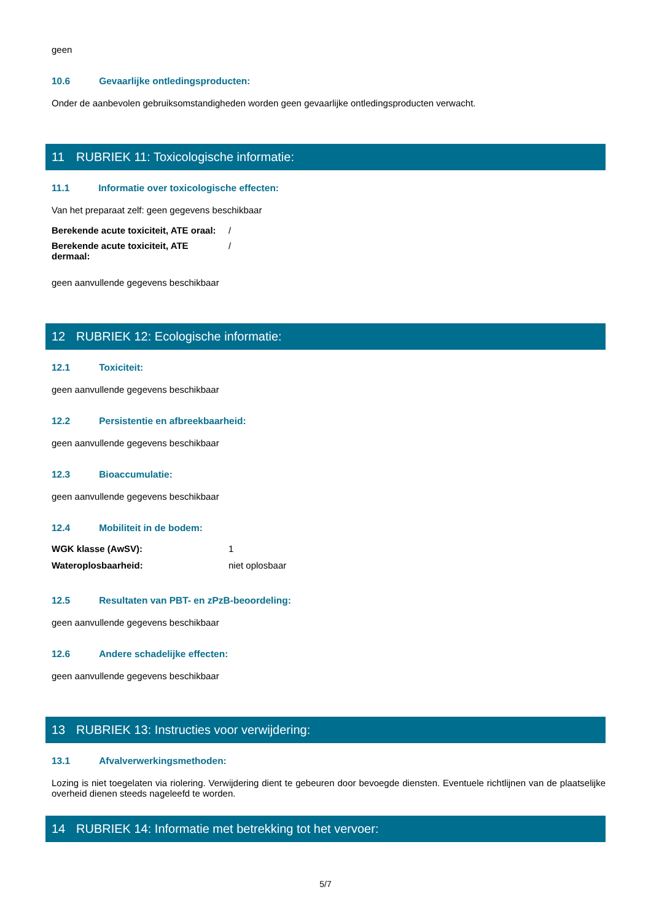geen
10.6 Gevaarlijke ontledingsproducten:
Onder de aanbevolen gebruiksomstandigheden worden geen gevaarlijke ontledingsproducten verwacht.
11 RUBRIEK 11: Toxicologische informatie:
11.1 Informatie over toxicologische effecten:
Van het preparaat zelf: geen gegevens beschikbaar
| Berekende acute toxiciteit, ATE oraal: | / |
| Berekende acute toxiciteit, ATE dermaal: | / |
geen aanvullende gegevens beschikbaar
12 RUBRIEK 12: Ecologische informatie:
12.1 Toxiciteit:
geen aanvullende gegevens beschikbaar
12.2 Persistentie en afbreekbaarheid:
geen aanvullende gegevens beschikbaar
12.3 Bioaccumulatie:
geen aanvullende gegevens beschikbaar
12.4 Mobiliteit in de bodem:
| WGK klasse (AwSV): | 1 |
| Wateroplosbaarheid: | niet oplosbaar |
12.5 Resultaten van PBT- en zPzB-beoordeling:
geen aanvullende gegevens beschikbaar
12.6 Andere schadelijke effecten:
geen aanvullende gegevens beschikbaar
13 RUBRIEK 13: Instructies voor verwijdering:
13.1 Afvalverwerkingsmethoden:
Lozing is niet toegelaten via riolering. Verwijdering dient te gebeuren door bevoegde diensten. Eventuele richtlijnen van de plaatselijke overheid dienen steeds nageleefd te worden.
14 RUBRIEK 14: Informatie met betrekking tot het vervoer:
5/7